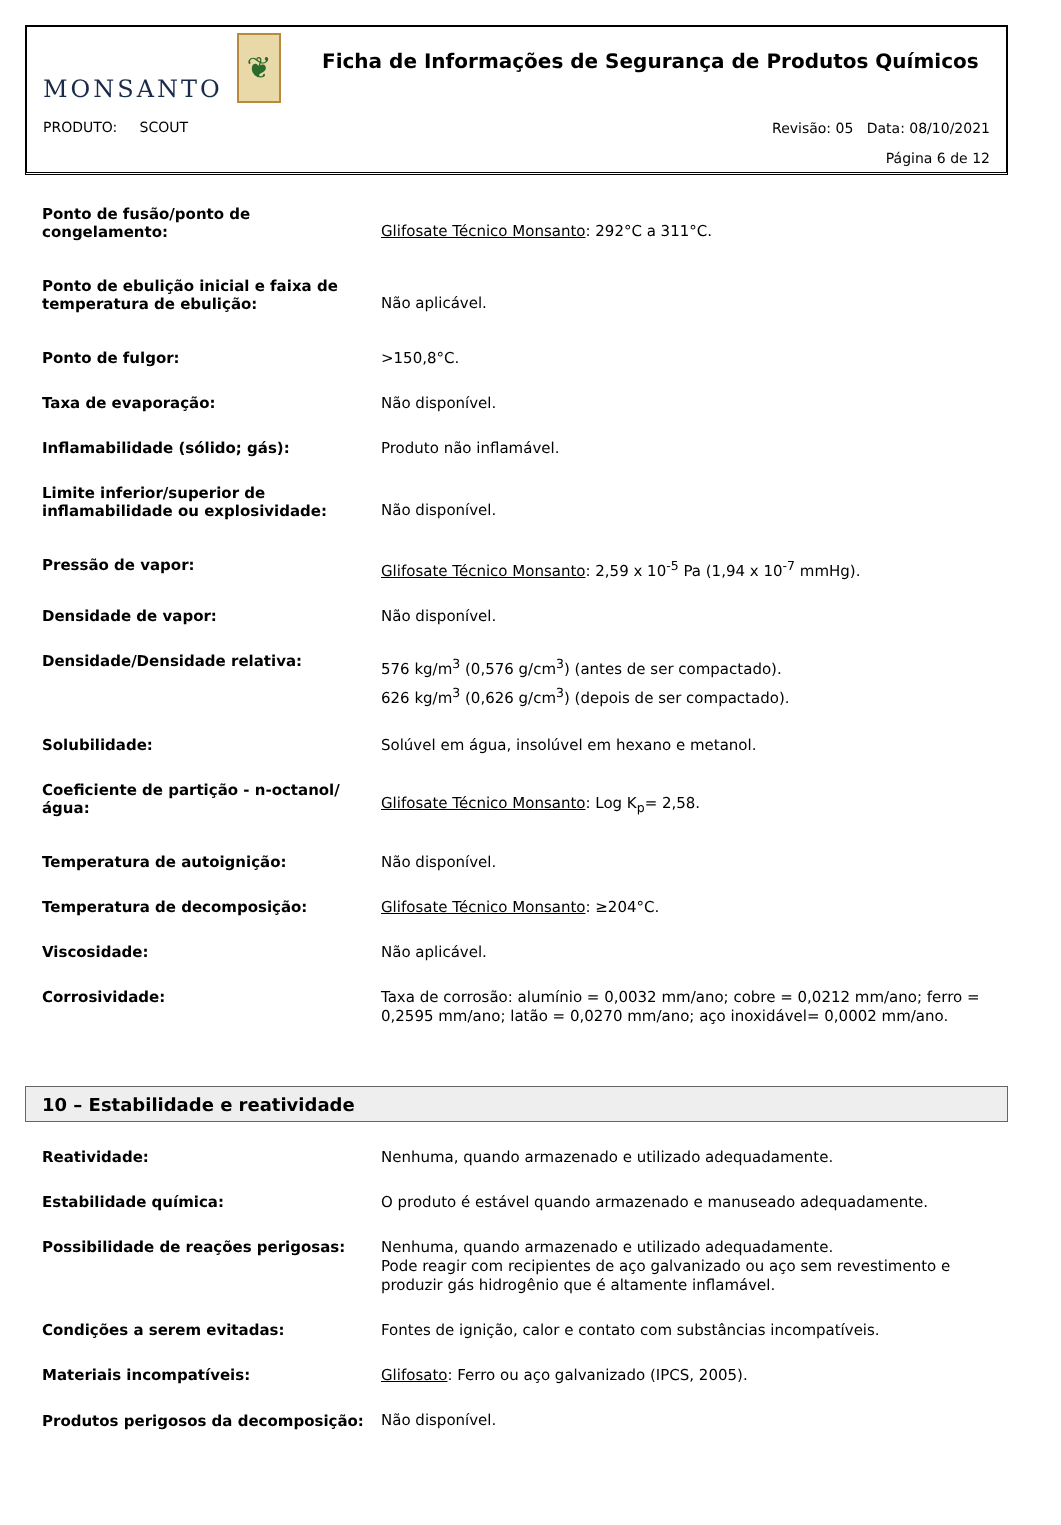MONSANTO
❦
Ficha de Informações de Segurança de Produtos Químicos
PRODUTO: SCOUT
Revisão: 05 Data: 08/10/2021
Página 6 de 12
Ponto de fusão/ponto de congelamento:
Glifosate Técnico Monsanto: 292°C a 311°C.
Ponto de ebulição inicial e faixa de temperatura de ebulição:
Não aplicável.
Ponto de fulgor:
>150,8°C.
Taxa de evaporação:
Não disponível.
Inflamabilidade (sólido; gás):
Produto não inflamável.
Limite inferior/superior de inflamabilidade ou explosividade:
Não disponível.
Pressão de vapor:
Glifosate Técnico Monsanto: 2,59 x 10<sup>-5</sup> Pa (1,94 x 10<sup>-7</sup> mmHg).
Densidade de vapor:
Não disponível.
Densidade/Densidade relativa:
576 kg/m<sup>3</sup> (0,576 g/cm<sup>3</sup>) (antes de ser compactado).
626 kg/m<sup>3</sup> (0,626 g/cm<sup>3</sup>) (depois de ser compactado).
Solubilidade:
Solúvel em água, insolúvel em hexano e metanol.
Coeficiente de partição - n-octanol/ água:
Glifosate Técnico Monsanto: Log K<sub>p</sub>= 2,58.
Temperatura de autoignição:
Não disponível.
Temperatura de decomposição:
Glifosate Técnico Monsanto: ≥204°C.
Viscosidade:
Não aplicável.
Corrosividade:
Taxa de corrosão: alumínio = 0,0032 mm/ano; cobre = 0,0212 mm/ano; ferro = 0,2595 mm/ano; latão = 0,0270 mm/ano; aço inoxidável= 0,0002 mm/ano.
10 – Estabilidade e reatividade
Reatividade:
Nenhuma, quando armazenado e utilizado adequadamente.
Estabilidade química:
O produto é estável quando armazenado e manuseado adequadamente.
Possibilidade de reações perigosas:
Nenhuma, quando armazenado e utilizado adequadamente.
Pode reagir com recipientes de aço galvanizado ou aço sem revestimento e produzir gás hidrogênio que é altamente inflamável.
Condições a serem evitadas:
Fontes de ignição, calor e contato com substâncias incompatíveis.
Materiais incompatíveis:
Glifosato: Ferro ou aço galvanizado (IPCS, 2005).
Produtos perigosos da decomposição:
Não disponível.